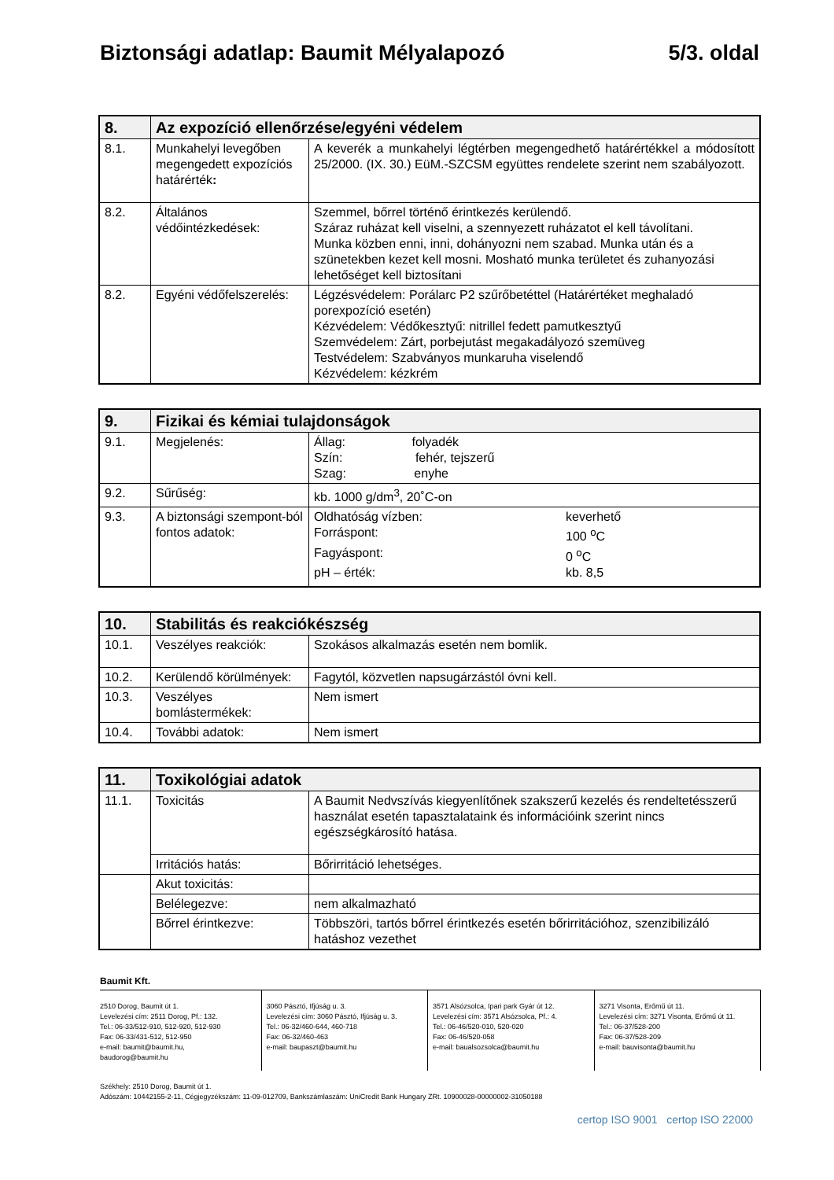Biztonsági adatlap: Baumit Mélyalapozó 5/3. oldal
| 8. | Az expozíció ellenőrzése/egyéni védelem | |
| 8.1. | Munkahelyi levegőben megengedett expozíciós határérték : | A keverék a munkahelyi légtérben megengedhető határértékkel a módosított 25/2000. (IX. 30.) EüM.-SZCSM együttes rendelete szerint nem szabályozott. |
| 8.2. | Általános védőintézkedések: | Szemmel, bőrrel történő érintkezés kerülendő. Száraz ruházat kell viselni, a szennyezett ruházatot el kell távolítani. Munka közben enni, inni, dohányozni nem szabad. Munka után és a szünetekben kezet kell mosni. Mosható munka területet és zuhanyozási lehetőséget kell biztosítani |
| 8.2. | Egyéni védőfelszerelés: | Légzésvédelem: Porálarc P2 szűrőbetéttel (Határértéket meghaladó porexpozíció esetén) Kézvédelem: Védőkesztyű: nitrillel fedett pamutkesztyű Szemvédelem: Zárt, porbejutást megakadályozó szemüveg Testvédelem: Szabványos munkaruha viselendő Kézvédelem: kézkrém |
| 9. | Fizikai és kémiai tulajdonságok | |
| 9.1. | Megjelenés: | Állag: folyadék Szín: fehér, tejszerű Szag: enyhe |
| 9.2. | Sűrűség: | kb. 1000 g/dm<sup>3</sup>, 20˚C-on |
| 9.3. | A biztonsági szempont-ból fontos adatok: | / Oldhatóság vízben: / keverhető / / Forráspont: / 100 <sup>o</sup>C / / Fagyáspont: / 0 <sup>o</sup>C / / pH – érték: / kb. 8,5 / |
| 10. | Stabilitás és reakciókészség | |
| 10.1. | Veszélyes reakciók: | Szokásos alkalmazás esetén nem bomlik. |
| 10.2. | Kerülendő körülmények: | Fagytól, közvetlen napsugárzástól óvni kell. |
| 10.3. | Veszélyes bomlástermékek: | Nem ismert |
| 10.4. | További adatok: | Nem ismert |
| 11. | Toxikológiai adatok | |
| 11.1. | Toxicitás | A Baumit Nedvszívás kiegyenlítőnek szakszerű kezelés és rendeltetésszerű használat esetén tapasztalataink és információink szerint nincs egészségkárosító hatása. |
| | Irritációs hatás: | Bőrirritáció lehetséges. |
| | Akut toxicitás: | |
| | Belélegezve: | nem alkalmazható |
| | Bőrrel érintkezve: | Többszöri, tartós bőrrel érintkezés esetén bőrirritációhoz, szenzibilizáló hatáshoz vezethet |
Baumit Kft.
2510 Dorog, Baumit út 1.
Levelezési cím: 2511 Dorog, Pf.: 132.
Tel.: 06-33/512-910, 512-920, 512-930
Fax: 06-33/431-512, 512-950
e-mail: baumit@baumit.hu,
baudorog@baumit.hu
3060 Pásztó, Ifjúság u. 3.
Levelezési cím: 3060 Pásztó, Ifjúság u. 3.
Tel.: 06-32/460-644, 460-718
Fax: 06-32/460-463
e-mail: baupaszt@baumit.hu
3571 Alsózsolca, Ipari park Gyár út 12.
Levelezési cím: 3571 Alsózsolca, Pf.: 4.
Tel.: 06-46/520-010, 520-020
Fax: 06-46/520-058
e-mail: baualsozsolca@baumit.hu
3271 Visonta, Erőmű út 11.
Levelezési cím: 3271 Visonta, Erőmű út 11.
Tel.: 06-37/528-200
Fax: 06-37/528-209
e-mail: bauvisonta@baumit.hu
Székhely: 2510 Dorog, Baumit út 1.
Adószám: 10442155-2-11, Cégjegyzékszám: 11-09-012709, Bankszámlaszám: UniCredit Bank Hungary ZRt. 10900028-00000002-31050188
certop ISO 9001 certop ISO 22000